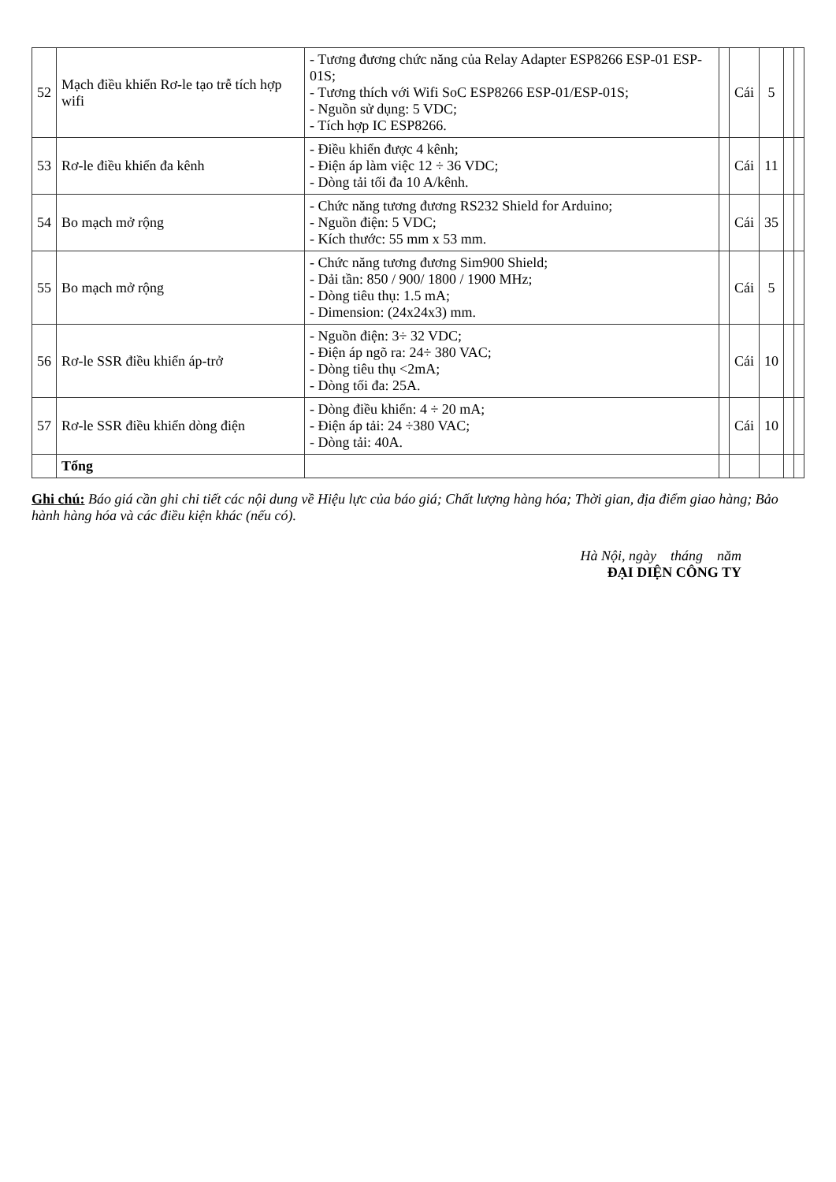| 52 | Mạch điều khiển Rơ-le tạo trễ tích hợp wifi | - Tương đương chức năng của Relay Adapter ESP8266 ESP-01 ESP-01S; - Tương thích với Wifi SoC ESP8266 ESP-01/ESP-01S; - Nguồn sử dụng: 5 VDC; - Tích hợp IC ESP8266. | | Cái | 5 | | |
| 53 | Rơ-le điều khiển đa kênh | - Điều khiển được 4 kênh; - Điện áp làm việc 12 ÷ 36 VDC; - Dòng tải tối đa 10 A/kênh. | | Cái | 11 | | |
| 54 | Bo mạch mở rộng | - Chức năng tương đương RS232 Shield for Arduino; - Nguồn điện: 5 VDC; - Kích thước: 55 mm x 53 mm. | | Cái | 35 | | |
| 55 | Bo mạch mở rộng | - Chức năng tương đương Sim900 Shield; - Dải tần: 850 / 900/ 1800 / 1900 MHz; - Dòng tiêu thụ: 1.5 mA; - Dimension: (24x24x3) mm. | | Cái | 5 | | |
| 56 | Rơ-le SSR điều khiển áp-trở | - Nguồn điện: 3÷ 32 VDC; - Điện áp ngõ ra: 24÷ 380 VAC; - Dòng tiêu thụ <2mA; - Dòng tối đa: 25A. | | Cái | 10 | | |
| 57 | Rơ-le SSR điều khiển dòng điện | - Dòng điều khiển: 4 ÷ 20 mA; - Điện áp tải: 24 ÷380 VAC; - Dòng tải: 40A. | | Cái | 10 | | |
| | Tổng | | | | | | |
Ghi chú: Báo giá cần ghi chi tiết các nội dung về Hiệu lực của báo giá; Chất lượng hàng hóa; Thời gian, địa điểm giao hàng; Bảo hành hàng hóa và các điều kiện khác (nếu có).
Hà Nội, ngày tháng năm
ĐẠI DIỆN CÔNG TY